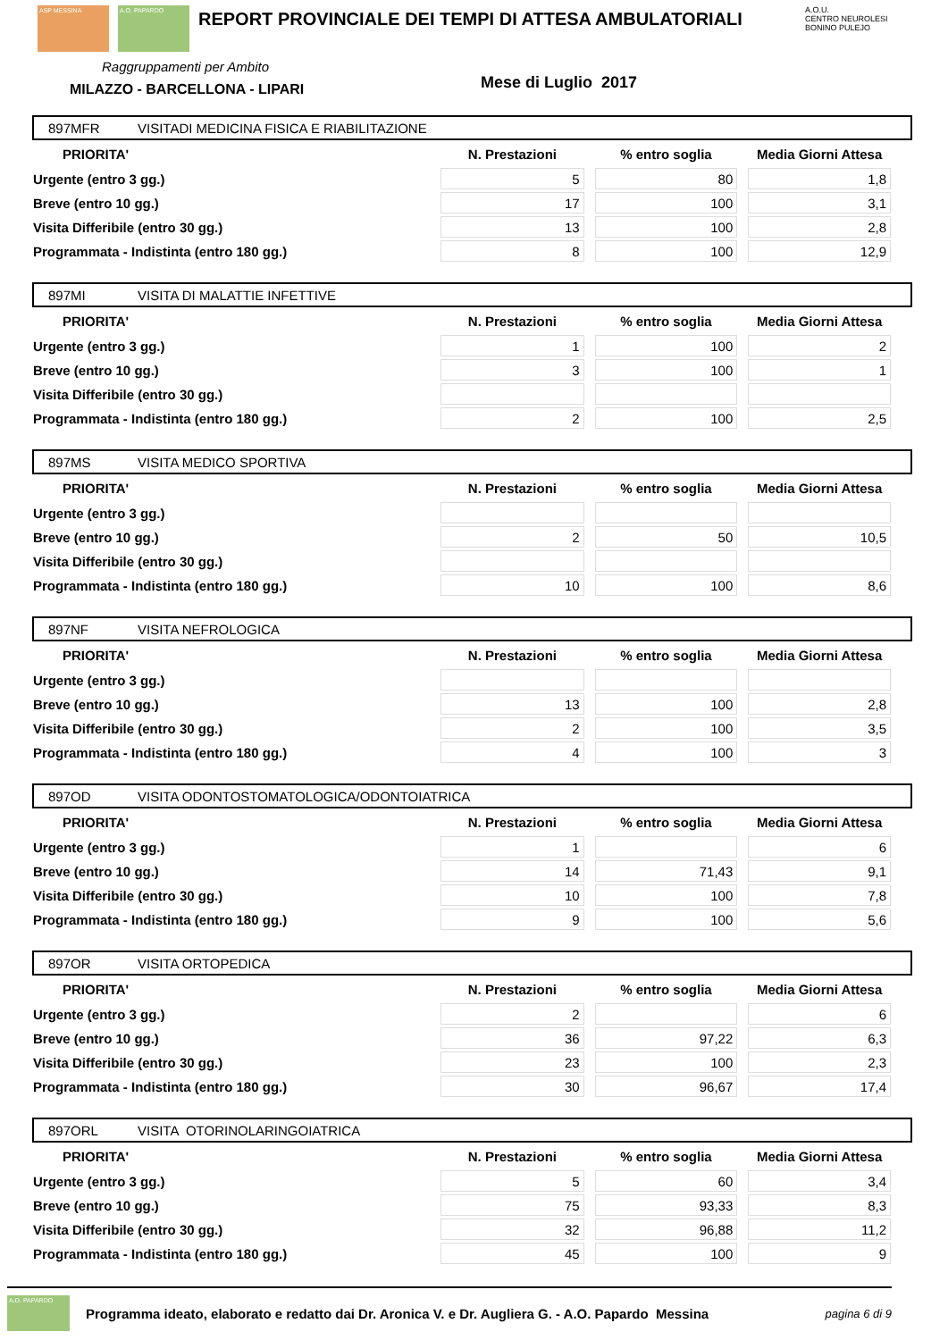ASP MESSINA A.O. PAPARDO
REPORT PROVINCIALE DEI TEMPI DI ATTESA AMBULATORIALI
A.O.U.
CENTRO NEUROLESI BONINO PULEJO
Raggruppamenti per Ambito
MILAZZO - BARCELLONA - LIPARI
Mese di Luglio 2017
897MFR VISITADI MEDICINA FISICA E RIABILITAZIONE
| PRIORITA' | N. Prestazioni | % entro soglia | Media Giorni Attesa |
| --- | --- | --- | --- |
| Urgente (entro 3 gg.) | 5 | 80 | 1,8 |
| Breve (entro 10 gg.) | 17 | 100 | 3,1 |
| Visita Differibile (entro 30 gg.) | 13 | 100 | 2,8 |
| Programmata - Indistinta (entro 180 gg.) | 8 | 100 | 12,9 |
897MI VISITA DI MALATTIE INFETTIVE
| PRIORITA' | N. Prestazioni | % entro soglia | Media Giorni Attesa |
| --- | --- | --- | --- |
| Urgente (entro 3 gg.) | 1 | 100 | 2 |
| Breve (entro 10 gg.) | 3 | 100 | 1 |
| Visita Differibile (entro 30 gg.) | | | |
| Programmata - Indistinta (entro 180 gg.) | 2 | 100 | 2,5 |
897MS VISITA MEDICO SPORTIVA
| PRIORITA' | N. Prestazioni | % entro soglia | Media Giorni Attesa |
| --- | --- | --- | --- |
| Urgente (entro 3 gg.) | | | |
| Breve (entro 10 gg.) | 2 | 50 | 10,5 |
| Visita Differibile (entro 30 gg.) | | | |
| Programmata - Indistinta (entro 180 gg.) | 10 | 100 | 8,6 |
897NF VISITA NEFROLOGICA
| PRIORITA' | N. Prestazioni | % entro soglia | Media Giorni Attesa |
| --- | --- | --- | --- |
| Urgente (entro 3 gg.) | | | |
| Breve (entro 10 gg.) | 13 | 100 | 2,8 |
| Visita Differibile (entro 30 gg.) | 2 | 100 | 3,5 |
| Programmata - Indistinta (entro 180 gg.) | 4 | 100 | 3 |
897OD VISITA ODONTOSTOMATOLOGICA/ODONTOIATRICA
| PRIORITA' | N. Prestazioni | % entro soglia | Media Giorni Attesa |
| --- | --- | --- | --- |
| Urgente (entro 3 gg.) | 1 | | 6 |
| Breve (entro 10 gg.) | 14 | 71,43 | 9,1 |
| Visita Differibile (entro 30 gg.) | 10 | 100 | 7,8 |
| Programmata - Indistinta (entro 180 gg.) | 9 | 100 | 5,6 |
897OR VISITA ORTOPEDICA
| PRIORITA' | N. Prestazioni | % entro soglia | Media Giorni Attesa |
| --- | --- | --- | --- |
| Urgente (entro 3 gg.) | 2 | | 6 |
| Breve (entro 10 gg.) | 36 | 97,22 | 6,3 |
| Visita Differibile (entro 30 gg.) | 23 | 100 | 2,3 |
| Programmata - Indistinta (entro 180 gg.) | 30 | 96,67 | 17,4 |
897ORL VISITA OTORINOLARINGOIATRICA
| PRIORITA' | N. Prestazioni | % entro soglia | Media Giorni Attesa |
| --- | --- | --- | --- |
| Urgente (entro 3 gg.) | 5 | 60 | 3,4 |
| Breve (entro 10 gg.) | 75 | 93,33 | 8,3 |
| Visita Differibile (entro 30 gg.) | 32 | 96,88 | 11,2 |
| Programmata - Indistinta (entro 180 gg.) | 45 | 100 | 9 |
A.O. PAPARDO
Programma ideato, elaborato e redatto dai Dr. Aronica V. e Dr. Augliera G. - A.O. Papardo Messina pagina 6 di 9